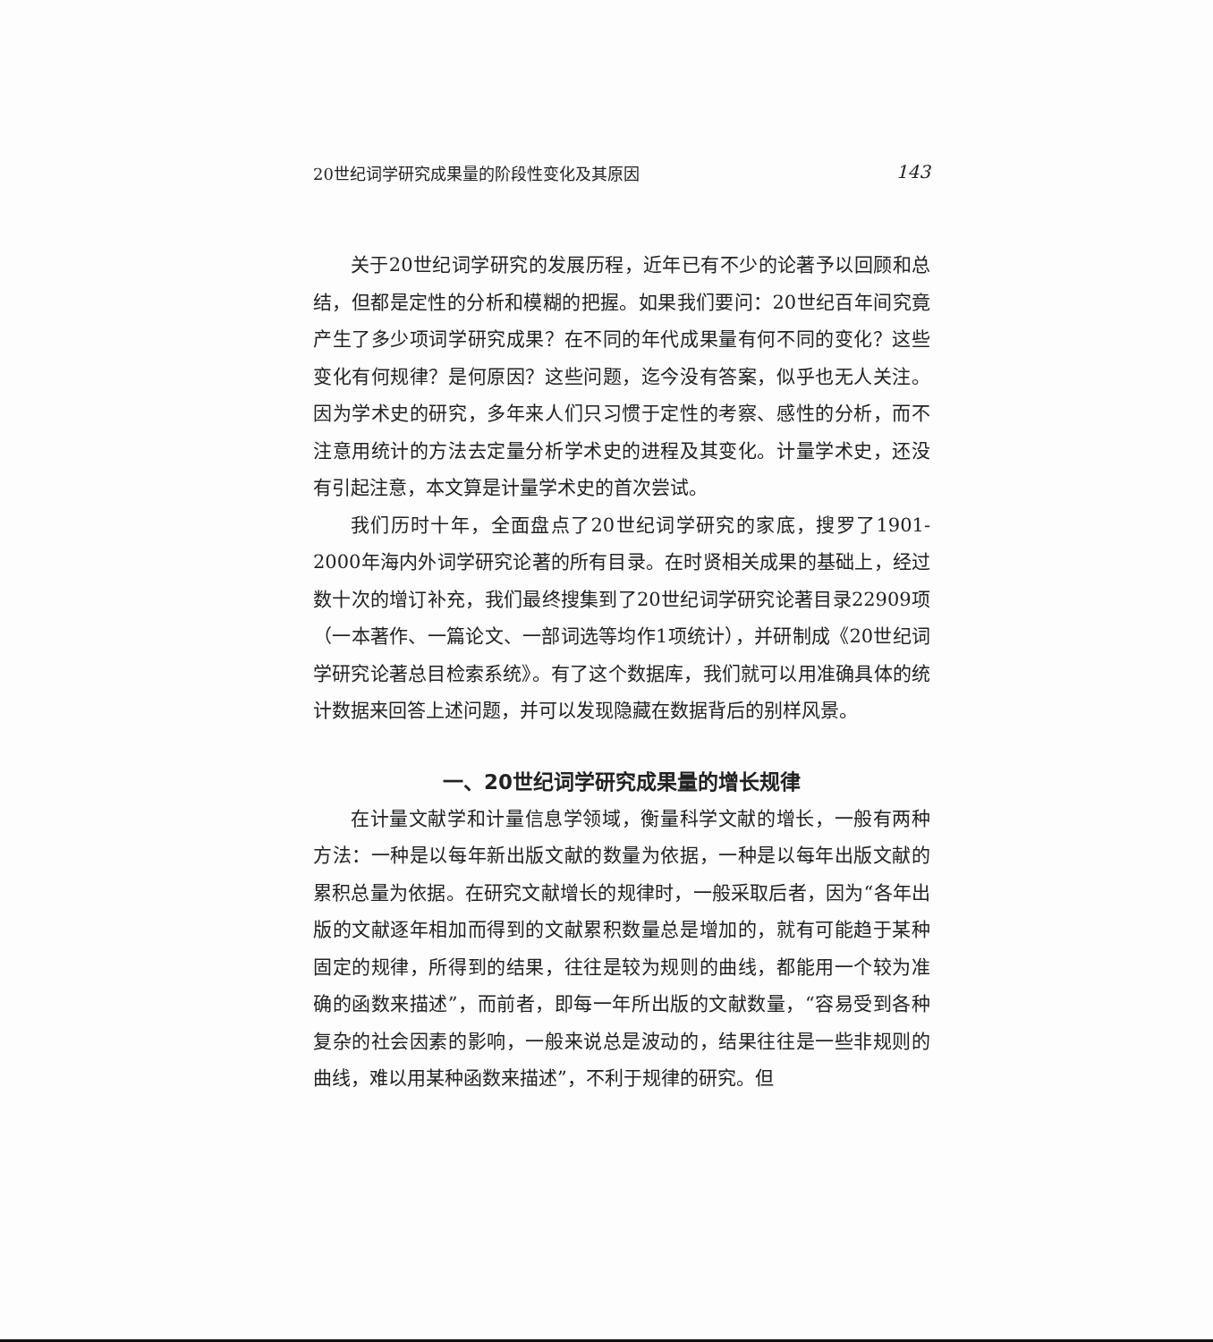20世纪词学研究成果量的阶段性变化及其原因 143
关于20世纪词学研究的发展历程，近年已有不少的论著予以回顾和总结，但都是定性的分析和模糊的把握。如果我们要问：20世纪百年间究竟产生了多少项词学研究成果？在不同的年代成果量有何不同的变化？这些变化有何规律？是何原因？这些问题，迄今没有答案，似乎也无人关注。因为学术史的研究，多年来人们只习惯于定性的考察、感性的分析，而不注意用统计的方法去定量分析学术史的进程及其变化。计量学术史，还没有引起注意，本文算是计量学术史的首次尝试。
我们历时十年，全面盘点了20世纪词学研究的家底，搜罗了1901-2000年海内外词学研究论著的所有目录。在时贤相关成果的基础上，经过数十次的增订补充，我们最终搜集到了20世纪词学研究论著目录22909项（一本著作、一篇论文、一部词选等均作1项统计），并研制成《20世纪词学研究论著总目检索系统》。有了这个数据库，我们就可以用准确具体的统计数据来回答上述问题，并可以发现隐藏在数据背后的别样风景。
一、20世纪词学研究成果量的增长规律
在计量文献学和计量信息学领域，衡量科学文献的增长，一般有两种方法：一种是以每年新出版文献的数量为依据，一种是以每年出版文献的累积总量为依据。在研究文献增长的规律时，一般采取后者，因为“各年出版的文献逐年相加而得到的文献累积数量总是增加的，就有可能趋于某种固定的规律，所得到的结果，往往是较为规则的曲线，都能用一个较为准确的函数来描述”，而前者，即每一年所出版的文献数量，“容易受到各种复杂的社会因素的影响，一般来说总是波动的，结果往往是一些非规则的曲线，难以用某种函数来描述”，不利于规律的研究。但